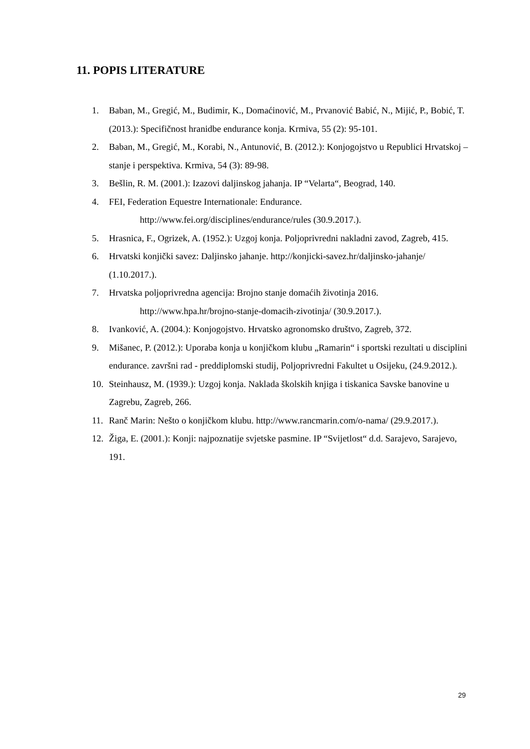11. POPIS LITERATURE
1. Baban, M., Gregić, M., Budimir, K., Domaćinović, M., Prvanović Babić, N., Mijić, P., Bobić, T. (2013.): Specifičnost hranidbe endurance konja. Krmiva, 55 (2): 95-101.
2. Baban, M., Gregić, M., Korabi, N., Antunović, B. (2012.): Konjogojstvo u Republici Hrvatskoj – stanje i perspektiva. Krmiva, 54 (3): 89-98.
3. Bešlin, R. M. (2001.): Izazovi daljinskog jahanja. IP “Velarta“, Beograd, 140.
4. FEI, Federation Equestre Internationale: Endurance.
http://www.fei.org/disciplines/endurance/rules (30.9.2017.).
5. Hrasnica, F., Ogrizek, A. (1952.): Uzgoj konja. Poljoprivredni nakladni zavod, Zagreb, 415.
6. Hrvatski konjički savez: Daljinsko jahanje. http://konjicki-savez.hr/daljinsko-jahanje/ (1.10.2017.).
7. Hrvatska poljoprivredna agencija: Brojno stanje domaćih životinja 2016.
http://www.hpa.hr/brojno-stanje-domacih-zivotinja/ (30.9.2017.).
8. Ivanković, A. (2004.): Konjogojstvo. Hrvatsko agronomsko društvo, Zagreb, 372.
9. Mišanec, P. (2012.): Uporaba konja u konjičkom klubu „Ramarin“ i sportski rezultati u disciplini endurance. završni rad - preddiplomski studij, Poljoprivredni Fakultet u Osijeku, (24.9.2012.).
10. Steinhausz, M. (1939.): Uzgoj konja. Naklada školskih knjiga i tiskanica Savske banovine u Zagrebu, Zagreb, 266.
11. Ranč Marin: Nešto o konjičkom klubu. http://www.rancmarin.com/o-nama/ (29.9.2017.).
12. Žiga, E. (2001.): Konji: najpoznatije svjetske pasmine. IP “Svijetlost“ d.d. Sarajevo, Sarajevo, 191.
29